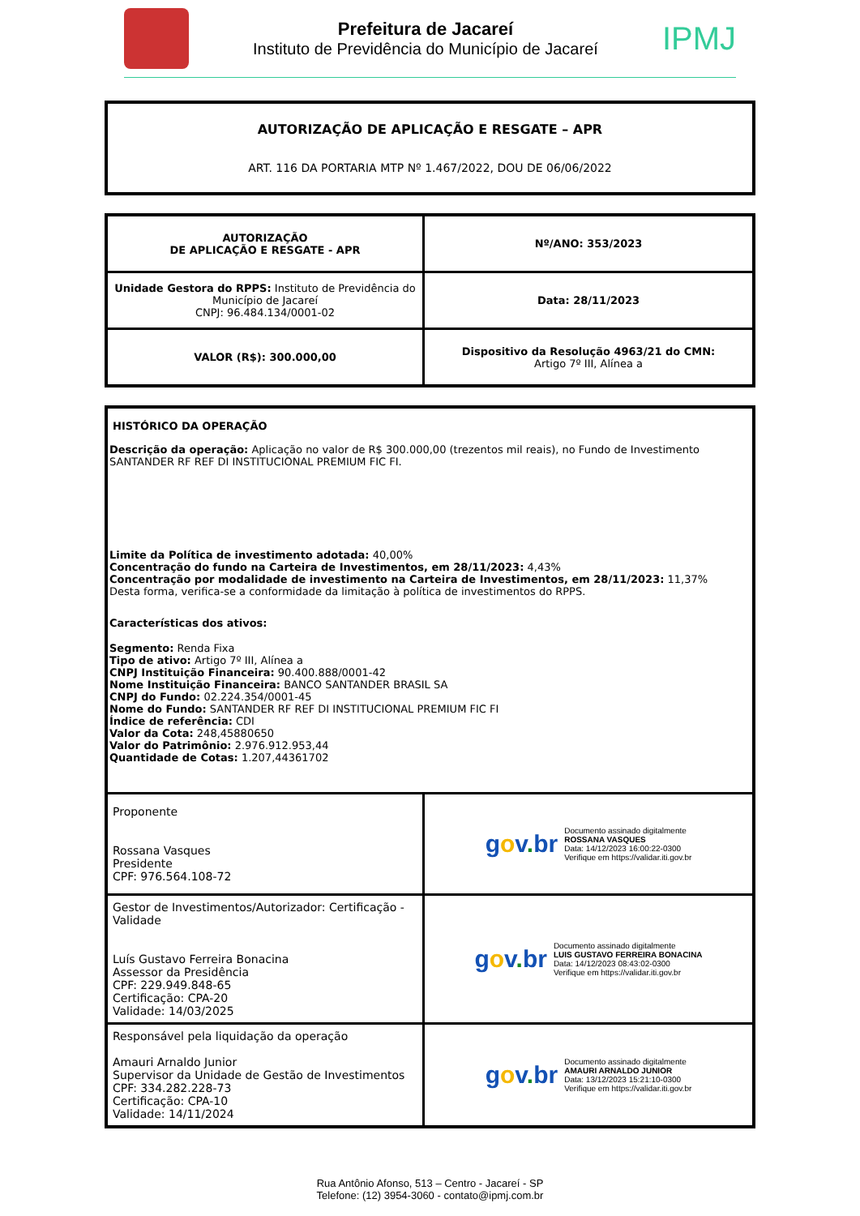Prefeitura de Jacareí
Instituto de Previdência do Município de Jacareí
IPMJ
AUTORIZAÇÃO DE APLICAÇÃO E RESGATE – APR
ART. 116 DA PORTARIA MTP Nº 1.467/2022, DOU DE 06/06/2022
| AUTORIZAÇÃO DE APLICAÇÃO E RESGATE - APR | Nº/ANO: 353/2023 |
| Unidade Gestora do RPPS: Instituto de Previdência do Município de Jacareí CNPJ: 96.484.134/0001-02 | Data: 28/11/2023 |
| VALOR (R$): 300.000,00 | Dispositivo da Resolução 4963/21 do CMN: Artigo 7º III, Alínea a |
| HISTÓRICO DA OPERAÇÃO Descrição da operação: Aplicação no valor de R$ 300.000,00 (trezentos mil reais), no Fundo de Investimento SANTANDER RF REF DI INSTITUCIONAL PREMIUM FIC FI. Limite da Política de investimento adotada: 40,00% Concentração do fundo na Carteira de Investimentos, em 28/11/2023: 4,43% Concentração por modalidade de investimento na Carteira de Investimentos, em 28/11/2023: 11,37% Desta forma, verifica-se a conformidade da limitação à política de investimentos do RPPS. Características dos ativos: Segmento: Renda Fixa Tipo de ativo: Artigo 7º III, Alínea a CNPJ Instituição Financeira: 90.400.888/0001-42 Nome Instituição Financeira: BANCO SANTANDER BRASIL SA CNPJ do Fundo: 02.224.354/0001-45 Nome do Fundo: SANTANDER RF REF DI INSTITUCIONAL PREMIUM FIC FI Índice de referência: CDI Valor da Cota: 248,45880650 Valor do Patrimônio: 2.976.912.953,44 Quantidade de Cotas: 1.207,44361702 | |
| Proponente Rossana Vasques Presidente CPF: 976.564.108-72 | g o v . br Documento assinado digitalmente ROSSANA VASQUES Data: 14/12/2023 16:00:22-0300 Verifique em https://validar.iti.gov.br |
| Gestor de Investimentos/Autorizador: Certificação - Validade Luís Gustavo Ferreira Bonacina Assessor da Presidência CPF: 229.949.848-65 Certificação: CPA-20 Validade: 14/03/2025 | g o v . br Documento assinado digitalmente LUIS GUSTAVO FERREIRA BONACINA Data: 14/12/2023 08:43:02-0300 Verifique em https://validar.iti.gov.br |
| Responsável pela liquidação da operação Amauri Arnaldo Junior Supervisor da Unidade de Gestão de Investimentos CPF: 334.282.228-73 Certificação: CPA-10 Validade: 14/11/2024 | g o v . br Documento assinado digitalmente AMAURI ARNALDO JUNIOR Data: 13/12/2023 15:21:10-0300 Verifique em https://validar.iti.gov.br |
Rua Antônio Afonso, 513 – Centro - Jacareí - SP
Telefone: (12) 3954-3060 - contato@ipmj.com.br